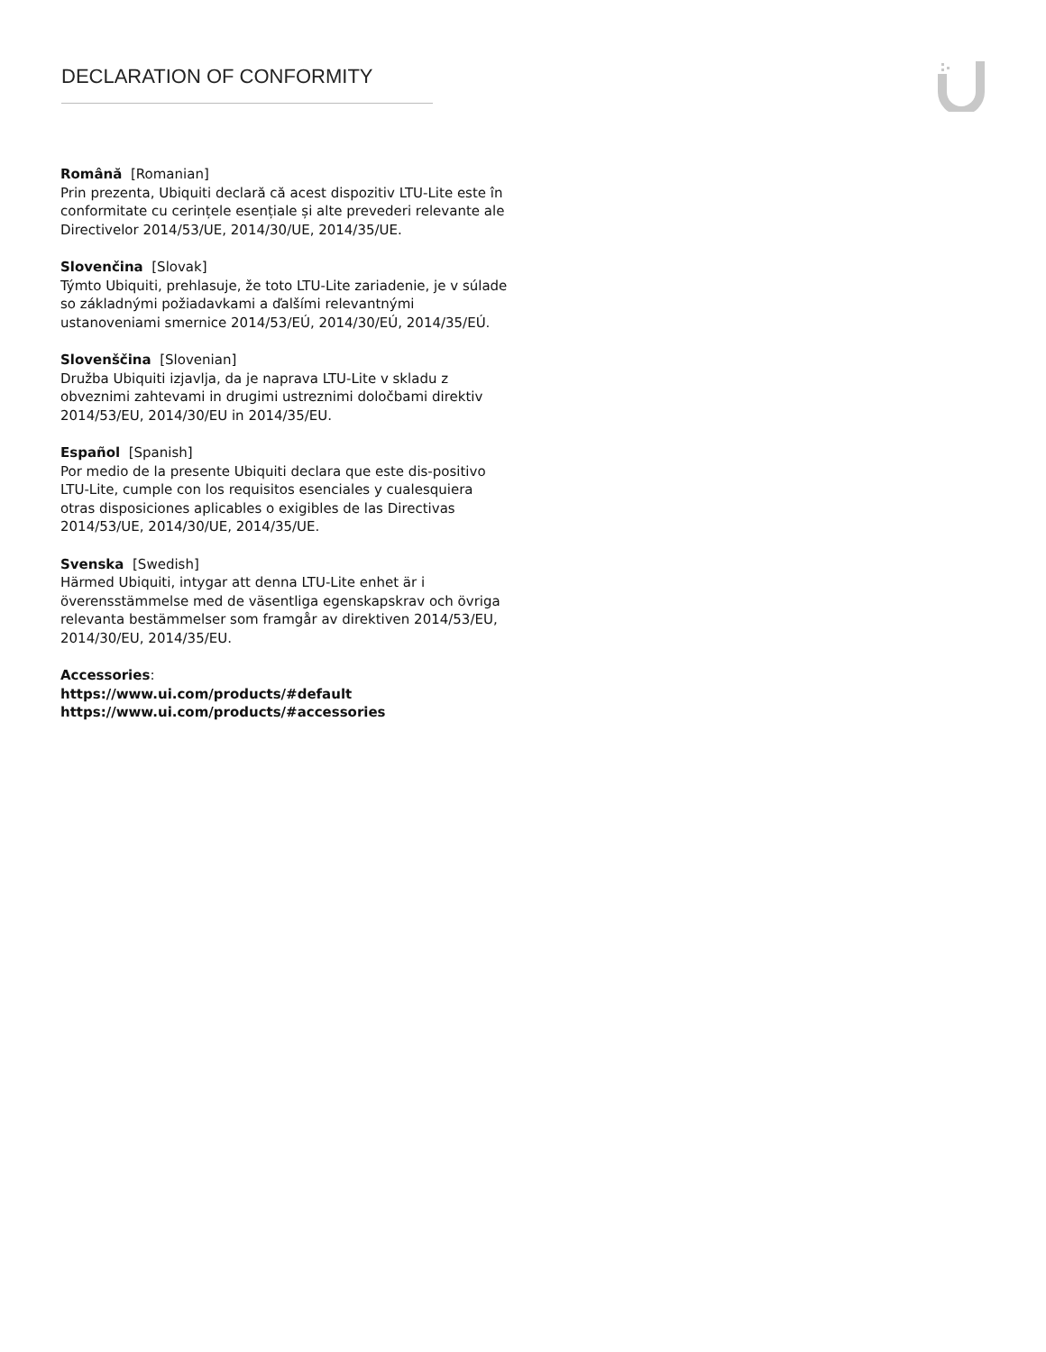DECLARATION OF CONFORMITY
Română [Romanian]
Prin prezenta, Ubiquiti declară că acest dispozitiv LTU-Lite este în conformitate cu cerințele esențiale și alte prevederi relevante ale Directivelor 2014/53/UE, 2014/30/UE, 2014/35/UE.
Slovenčina [Slovak]
Týmto Ubiquiti, prehlasuje, že toto LTU-Lite zariadenie, je v súlade so základnými požiadavkami a ďalšími relevantnými ustanoveniami smernice 2014/53/EÚ, 2014/30/EÚ, 2014/35/EÚ.
Slovenščina [Slovenian]
Družba Ubiquiti izjavlja, da je naprava LTU-Lite v skladu z obveznimi zahtevami in drugimi ustreznimi določbami direktiv 2014/53/EU, 2014/30/EU in 2014/35/EU.
Español [Spanish]
Por medio de la presente Ubiquiti declara que este dis-positivo LTU-Lite, cumple con los requisitos esenciales y cualesquiera otras disposiciones aplicables o exigibles de las Directivas 2014/53/UE, 2014/30/UE, 2014/35/UE.
Svenska [Swedish]
Härmed Ubiquiti, intygar att denna LTU-Lite enhet är i överensstämmelse med de väsentliga egenskapskrav och övriga
relevanta bestämmelser som framgår av direktiven 2014/53/EU, 2014/30/EU, 2014/35/EU.
Accessories:
https://www.ui.com/products/#default
https://www.ui.com/products/#accessories